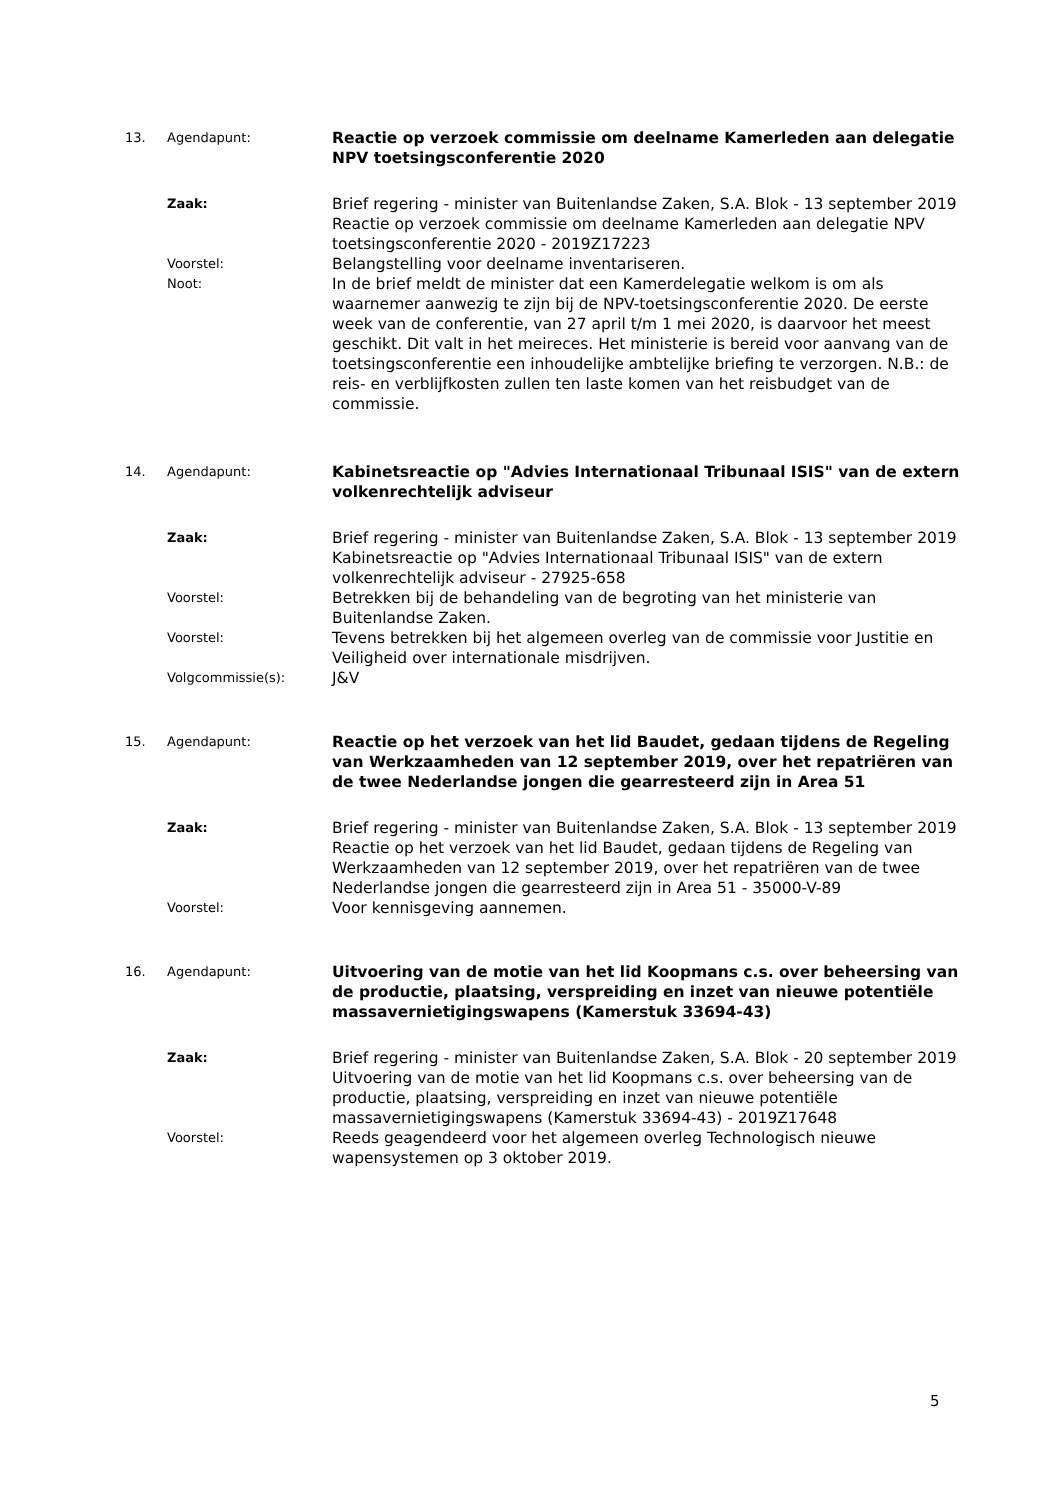13. Agendapunt: Reactie op verzoek commissie om deelname Kamerleden aan delegatie NPV toetsingsconferentie 2020
Zaak: Brief regering - minister van Buitenlandse Zaken, S.A. Blok - 13 september 2019
Reactie op verzoek commissie om deelname Kamerleden aan delegatie NPV toetsingsconferentie 2020 - 2019Z17223
Voorstel: Belangstelling voor deelname inventariseren.
Noot: In de brief meldt de minister dat een Kamerdelegatie welkom is om als waarnemer aanwezig te zijn bij de NPV-toetsingsconferentie 2020. De eerste week van de conferentie, van 27 april t/m 1 mei 2020, is daarvoor het meest geschikt. Dit valt in het meireces. Het ministerie is bereid voor aanvang van de toetsingsconferentie een inhoudelijke ambtelijke briefing te verzorgen. N.B.: de reis- en verblijfkosten zullen ten laste komen van het reisbudget van de commissie.
14. Agendapunt: Kabinetsreactie op "Advies Internationaal Tribunaal ISIS" van de extern volkenrechtelijk adviseur
Zaak: Brief regering - minister van Buitenlandse Zaken, S.A. Blok - 13 september 2019
Kabinetsreactie op "Advies Internationaal Tribunaal ISIS" van de extern volkenrechtelijk adviseur - 27925-658
Voorstel: Betrekken bij de behandeling van de begroting van het ministerie van Buitenlandse Zaken.
Voorstel: Tevens betrekken bij het algemeen overleg van de commissie voor Justitie en Veiligheid over internationale misdrijven.
Volgcommissie(s): J&V
15. Agendapunt: Reactie op het verzoek van het lid Baudet, gedaan tijdens de Regeling van Werkzaamheden van 12 september 2019, over het repatriëren van de twee Nederlandse jongen die gearresteerd zijn in Area 51
Zaak: Brief regering - minister van Buitenlandse Zaken, S.A. Blok - 13 september 2019
Reactie op het verzoek van het lid Baudet, gedaan tijdens de Regeling van Werkzaamheden van 12 september 2019, over het repatriëren van de twee Nederlandse jongen die gearresteerd zijn in Area 51 - 35000-V-89
Voorstel: Voor kennisgeving aannemen.
16. Agendapunt: Uitvoering van de motie van het lid Koopmans c.s. over beheersing van de productie, plaatsing, verspreiding en inzet van nieuwe potentiële massavernietigingswapens (Kamerstuk 33694-43)
Zaak: Brief regering - minister van Buitenlandse Zaken, S.A. Blok - 20 september 2019
Uitvoering van de motie van het lid Koopmans c.s. over beheersing van de productie, plaatsing, verspreiding en inzet van nieuwe potentiële massavernietigingswapens (Kamerstuk 33694-43) - 2019Z17648
Voorstel: Reeds geagendeerd voor het algemeen overleg Technologisch nieuwe wapensystemen op 3 oktober 2019.
5